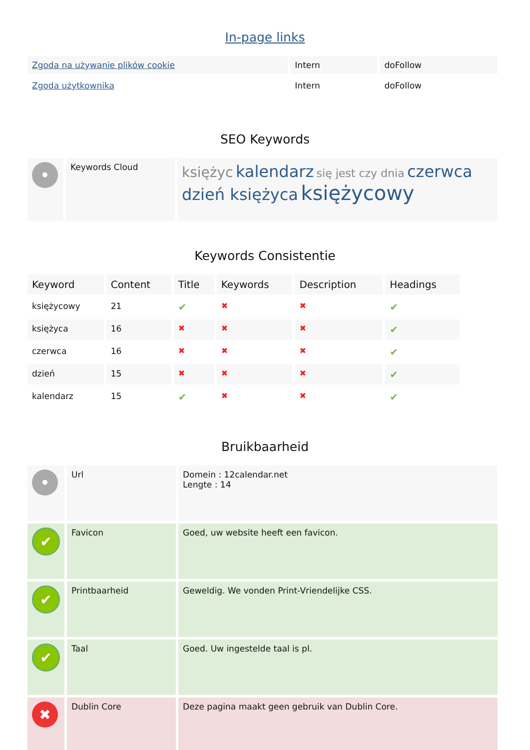In-page links
| Zgoda na używanie plików cookie | Intern | doFollow |
| Zgoda użytkownika | Intern | doFollow |
SEO Keywords
| • | Keywords Cloud | księżyc kalendarz się jest czy dnia czerwca dzień księżyca księżycowy |
Keywords Consistentie
| Keyword | Content | Title | Keywords | Description | Headings |
| --- | --- | --- | --- | --- | --- |
| księżycowy | 21 | ✔ | ✖ | ✖ | ✔ |
| księżyca | 16 | ✖ | ✖ | ✖ | ✔ |
| czerwca | 16 | ✖ | ✖ | ✖ | ✔ |
| dzień | 15 | ✖ | ✖ | ✖ | ✔ |
| kalendarz | 15 | ✔ | ✖ | ✖ | ✔ |
Bruikbaarheid
| • | Url | Domein : 12calendar.net Lengte : 14 |
| ✔ | Favicon | Goed, uw website heeft een favicon. |
| ✔ | Printbaarheid | Geweldig. We vonden Print-Vriendelijke CSS. |
| ✔ | Taal | Goed. Uw ingestelde taal is pl. |
| ✖ | Dublin Core | Deze pagina maakt geen gebruik van Dublin Core. |